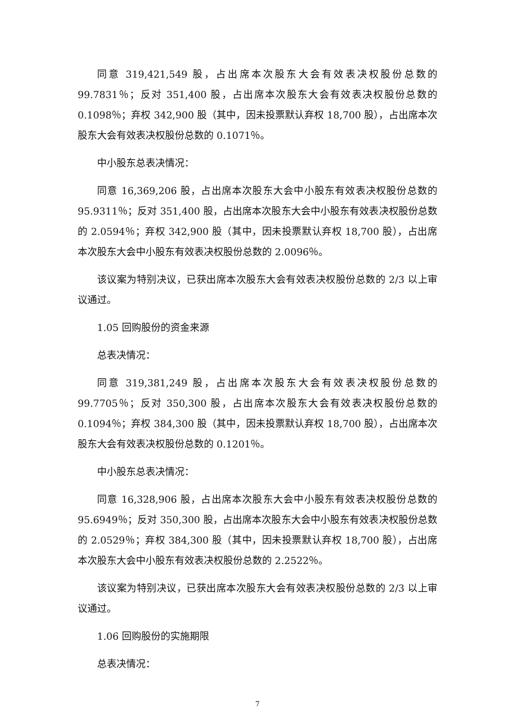同意 319,421,549 股，占出席本次股东大会有效表决权股份总数的 99.7831％；反对 351,400 股，占出席本次股东大会有效表决权股份总数的 0.1098％；弃权 342,900 股（其中，因未投票默认弃权 18,700 股），占出席本次股东大会有效表决权股份总数的 0.1071％。
中小股东总表决情况：
同意 16,369,206 股，占出席本次股东大会中小股东有效表决权股份总数的 95.9311％；反对 351,400 股，占出席本次股东大会中小股东有效表决权股份总数的 2.0594％；弃权 342,900 股（其中，因未投票默认弃权 18,700 股），占出席本次股东大会中小股东有效表决权股份总数的 2.0096％。
该议案为特别决议，已获出席本次股东大会有效表决权股份总数的 2/3 以上审议通过。
1.05 回购股份的资金来源
总表决情况：
同意 319,381,249 股，占出席本次股东大会有效表决权股份总数的 99.7705％；反对 350,300 股，占出席本次股东大会有效表决权股份总数的 0.1094％；弃权 384,300 股（其中，因未投票默认弃权 18,700 股），占出席本次股东大会有效表决权股份总数的 0.1201％。
中小股东总表决情况：
同意 16,328,906 股，占出席本次股东大会中小股东有效表决权股份总数的 95.6949％；反对 350,300 股，占出席本次股东大会中小股东有效表决权股份总数的 2.0529％；弃权 384,300 股（其中，因未投票默认弃权 18,700 股），占出席本次股东大会中小股东有效表决权股份总数的 2.2522％。
该议案为特别决议，已获出席本次股东大会有效表决权股份总数的 2/3 以上审议通过。
1.06 回购股份的实施期限
总表决情况：
7